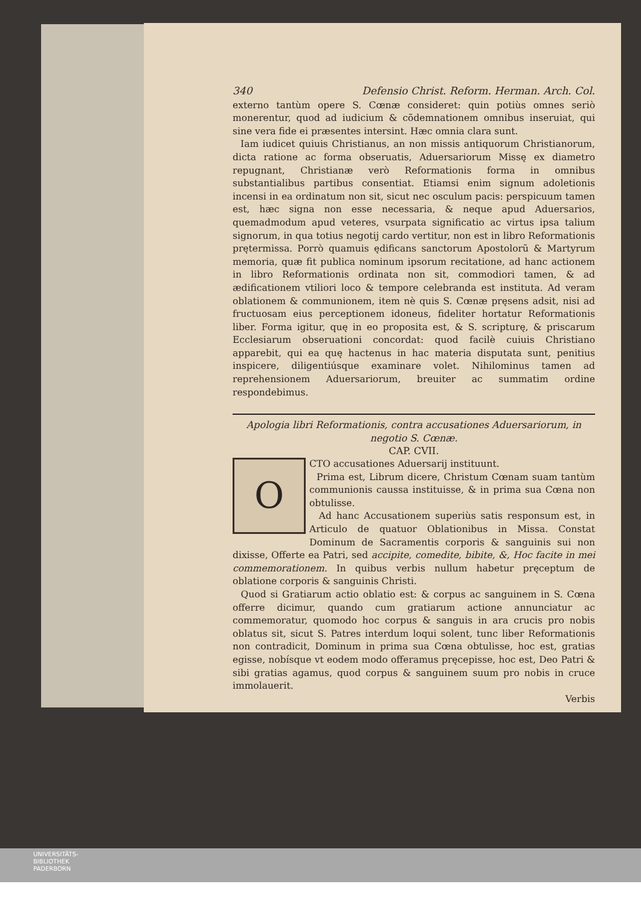340 Defensio Christ. Reform. Herman. Arch. Col.
externo tantùm opere S. Cœnæ consideret: quin potiùs omnes seriò monerentur, quod ad iudicium & cõdemnationem omnibus inseruiat, qui sine vera fide ei præsentes intersint. Hæc omnia clara sunt.
Iam iudicet quiuis Christianus, an non missis antiquorum Christianorum, dicta ratione ac forma obseruatis, Aduersariorum Missę ex diametro repugnant, Christianæ verò Reformationis forma in omnibus substantialibus partibus consentiat. Etiamsi enim signum adoletionis incensi in ea ordinatum non sit, sicut nec osculum pacis: perspicuum tamen est, hæc signa non esse necessaria, & neque apud Aduersarios, quemadmodum apud veteres, vsurpata significatio ac virtus ipsa talium signorum, in qua totius negotij cardo vertitur, non est in libro Reformationis prętermissa. Porrò quamuis ędificans sanctorum Apostolorũ & Martyrum memoria, quæ fit publica nominum ipsorum recitatione, ad hanc actionem in libro Reformationis ordinata non sit, commodiori tamen, & ad ædificationem vtiliori loco & tempore celebranda est instituta. Ad veram oblationem & communionem, item nè quis S. Cœnæ pręsens adsit, nisi ad fructuosam eius perceptionem idoneus, fideliter hortatur Reformationis liber. Forma igitur, quę in eo proposita est, & S. scripturę, & priscarum Ecclesiarum obseruationi concordat: quod facilè cuiuis Christiano apparebit, qui ea quę hactenus in hac materia disputata sunt, penitius inspicere, diligentiúsque examinare volet. Nihilominus tamen ad reprehensionem Aduersariorum, breuiter ac summatim ordine respondebimus.
Apologia libri Reformationis, contra accusationes Aduersariorum, in negotio S. Cœnæ.
CAP. CVII.
O
CTO accusationes Aduersarij instituunt.
Prima est, Librum dicere, Christum Cœnam suam tantùm communionis caussa instituisse, & in prima sua Cœna non obtulisse.
Ad hanc Accusationem superiùs satis responsum est, in Articulo de quatuor Oblationibus in Missa. Constat Dominum de Sacramentis corporis & sanguinis sui non dixisse, Offerte ea Patri, sed accipite, comedite, bibite, &, Hoc facite in mei commemorationem. In quibus verbis nullum habetur pręceptum de oblatione corporis & sanguinis Christi.
Quod si Gratiarum actio oblatio est: & corpus ac sanguinem in S. Cœna offerre dicimur, quando cum gratiarum actione annunciatur ac commemoratur, quomodo hoc corpus & sanguis in ara crucis pro nobis oblatus sit, sicut S. Patres interdum loqui solent, tunc liber Reformationis non contradicit, Dominum in prima sua Cœna obtulisse, hoc est, gratias egisse, nobísque vt eodem modo offeramus pręcepisse, hoc est, Deo Patri & sibi gratias agamus, quod corpus & sanguinem suum pro nobis in cruce immolauerit.
Verbis
UNIVERSITÄTS-
BIBLIOTHEK
PADERBORN